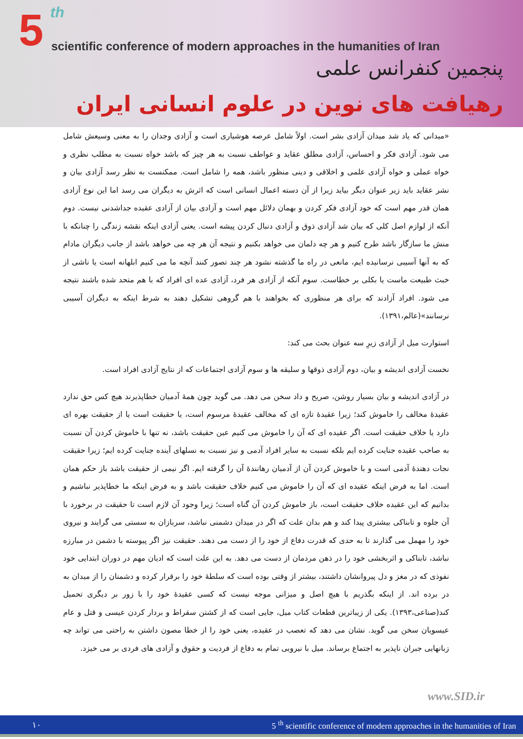5 th
scientific conference of modern approaches in the humanities of Iran
پنجمین کنفرانس علمی
رهیافت های نوین در علوم انسانی ایران
«میدانی که یاد شد میدان آزادی بشر است. اولاً شامل عرصه هوشیاری است و آزادی وجدان را به معنی وسیعش شامل می شود. آزادی فکر و احساس، آزادی مطلق عقاید و عواطف نسبت به هر چیز که باشد خواه نسبت به مطلب نظری و خواه عملی و خواه آزادی علمی و اخلاقی و دینی منظور باشد، همه را شامل است. ممکنست به نظر رسد آزادی بیان و نشر عقاید باید زیر عنوان دیگر بیاید زیرا از آن دسته اعمال انسانی است که اثرش به دیگران می رسد اما این نوع آزادی همان قدر مهم است که خود آزادی فکر کردن و بهمان دلائل مهم است و آزادی بیان از آزادی عقیده جداشدنی نیست. دوم آنکه از لوازم اصل کلی که بیان شد آزادی ذوق و آزادی دنبال کردن پیشه است. یعنی آزادی اینکه نقشه زندگی را چنانکه با منش ما سازگار باشد طرح کنیم و هر چه دلمان می خواهد بکنیم و نتیجه آن هر چه می خواهد باشد از جانب دیگران مادام که به آنها آسیبی نرسانیده ایم، مانعی در راه ما گذشته نشود هر چند تصور کنند آنچه ما می کنیم ابلهانه است یا ناشی از خبث طبیعت ماست یا بکلی بر خطاست. سوم آنکه از آزادی هر فرد، آزادی عده ای افراد که با هم متحد شده باشند نتیجه می شود. افراد آزادند که برای هر منظوری که بخواهند با هم گروهی تشکیل دهند به شرط اینکه به دیگران آسیبی نرسانند»(عالم،۱۳۹۱).
استوارت میل از آزادی زیرِ سه عنوان بحث می کند:
نخست آزادی اندیشه و بیان، دوم آزادی ذوقها و سلیقه ها و سوم آزادی اجتماعات که از نتایج آزادی افراد است.
در آزادی اندیشه و بیان بسیار روشن، صریح و داد سخن می دهد. می گوید چون همهٔ آدمیان خطاپذیرند هیچ کس حق ندارد عقیدهٔ مخالف را خاموش کند؛ زیرا عقیدهٔ تازه ای که مخالف عقیدهٔ مرسوم است، یا حقیقت است یا از حقیقت بهره ای دارد یا خلاف حقیقت است. اگر عقیده ای که آن را خاموش می کنیم عین حقیقت باشد، نه تنها با خاموش کردن آن نسبت به صاحب عقیده جنایت کرده ایم بلکه نسبت به سایر افراد آدمی و نیز نسبت به نسلهای آینده جنایت کرده ایم؛ زیرا حقیقت نجات دهندهٔ آدمی است و با خاموش کردن آن از آدمیان رهانندهٔ آن را گرفته ایم. اگر نیمی از حقیقت باشد باز حکم همان است. اما به فرض اینکه عقیده ای که آن را خاموش می کنیم خلاف حقیقت باشد و به فرض اینکه ما خطاپذیر نباشیم و بدانیم که این عقیده خلاف حقیقت است، باز خاموش کردن آن گناه است؛ زیرا وجود آن لازم است تا حقیقت در برخورد با آن جلوه و تابناکی بیشتری پیدا کند و هم بدان علت که اگر در میدان دشمنی نباشد، سربازان به سستی می گرایند و نیروی خود را مهمل می گذارند تا به حدی که قدرت دفاع از خود را از دست می دهند. حقیقت نیز اگر پیوسته با دشمن در مبارزه نباشد، تابناکی و اثربخشی خود را در ذهن مردمان از دست می دهد. به این علت است که ادیان مهم در دوران ابتدایی خود نفوذی که در مغز و دل پیروانشان داشتند، بیشتر از وقتی بوده است که سلطهٔ خود را برقرار کرده و دشمنان را از میدان به در برده اند. از اینکه بگذریم با هیچ اصل و میزانی موجه نیست که کسی عقیدهٔ خود را با زور بر دیگری تحمیل کند(صناعی،۱۳۹۳). یکی از زیباترین قطعات کتاب میل، جایی است که از کشتن سقراط و بردار کردن عیسی و قتل و عام عیسویان سخن می گوید. نشان می دهد که تعصب در عقیده، یعنی خود را از خطا مصون داشتن به راحتی می تواند چه زبانهایی جبران ناپذیر به اجتماع برساند. میل با نیرویی تمام به دفاع از فردیت و حقوق و آزادی های فردی بر می خیزد.
www.SID.ir
۱۰ 5 <sup>th</sup> scientific conference of modern approaches in the humanities of Iran